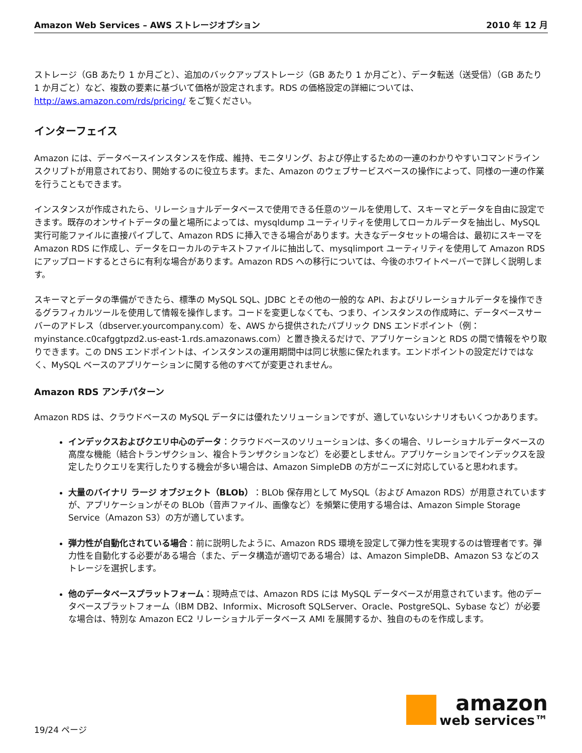Amazon Web Services – AWS ストレージオプション 2010 年 12 月
ストレージ（GB あたり 1 か月ごと）、追加のバックアップストレージ（GB あたり 1 か月ごと）、データ転送（送受信）（GB あたり 1 か月ごと）など、複数の要素に基づいて価格が設定されます。RDS の価格設定の詳細については、http://aws.amazon.com/rds/pricing/ をご覧ください。
インターフェイス
Amazon には、データベースインスタンスを作成、維持、モニタリング、および停止するための一連のわかりやすいコマンドラインスクリプトが用意されており、開始するのに役立ちます。また、Amazon のウェブサービスベースの操作によって、同様の一連の作業を行うこともできます。
インスタンスが作成されたら、リレーショナルデータベースで使用できる任意のツールを使用して、スキーマとデータを自由に設定できます。既存のオンサイトデータの量と場所によっては、mysqldump ユーティリティを使用してローカルデータを抽出し、MySQL 実行可能ファイルに直接パイプして、Amazon RDS に挿入できる場合があります。大きなデータセットの場合は、最初にスキーマを Amazon RDS に作成し、データをローカルのテキストファイルに抽出して、mysqlimport ユーティリティを使用して Amazon RDS にアップロードするとさらに有利な場合があります。Amazon RDS への移行については、今後のホワイトペーパーで詳しく説明します。
スキーマとデータの準備ができたら、標準の MySQL SQL、JDBC とその他の一般的な API、およびリレーショナルデータを操作できるグラフィカルツールを使用して情報を操作します。コードを変更しなくても、つまり、インスタンスの作成時に、データベースサーバーのアドレス（dbserver.yourcompany.com）を、AWS から提供されたパブリック DNS エンドポイント（例：myinstance.c0cafggtpzd2.us-east-1.rds.amazonaws.com）と置き換えるだけで、アプリケーションと RDS の間で情報をやり取りできます。この DNS エンドポイントは、インスタンスの運用期間中は同じ状態に保たれます。エンドポイントの設定だけではなく、MySQL ベースのアプリケーションに関する他のすべてが変更されません。
Amazon RDS アンチパターン
Amazon RDS は、クラウドベースの MySQL データには優れたソリューションですが、適していないシナリオもいくつかあります。
インデックスおよびクエリ中心のデータ：クラウドベースのソリューションは、多くの場合、リレーショナルデータベースの高度な機能（結合トランザクション、複合トランザクションなど）を必要としません。アプリケーションでインデックスを設定したりクエリを実行したりする機会が多い場合は、Amazon SimpleDB の方がニーズに対応していると思われます。
大量のバイナリ ラージ オブジェクト（BLOb）：BLOb 保存用として MySQL（および Amazon RDS）が用意されていますが、アプリケーションがその BLOb（音声ファイル、画像など）を頻繁に使用する場合は、Amazon Simple Storage Service（Amazon S3）の方が適しています。
弾力性が自動化されている場合：前に説明したように、Amazon RDS 環境を設定して弾力性を実現するのは管理者です。弾力性を自動化する必要がある場合（また、データ構造が適切である場合）は、Amazon SimpleDB、Amazon S3 などのストレージを選択します。
他のデータベースプラットフォーム：現時点では、Amazon RDS には MySQL データベースが用意されています。他のデータベースプラットフォーム（IBM DB2、Informix、Microsoft SQLServer、Oracle、PostgreSQL、Sybase など）が必要な場合は、特別な Amazon EC2 リレーショナルデータベース AMI を展開するか、独自のものを作成します。
19/24 ページ
amazon
web services™